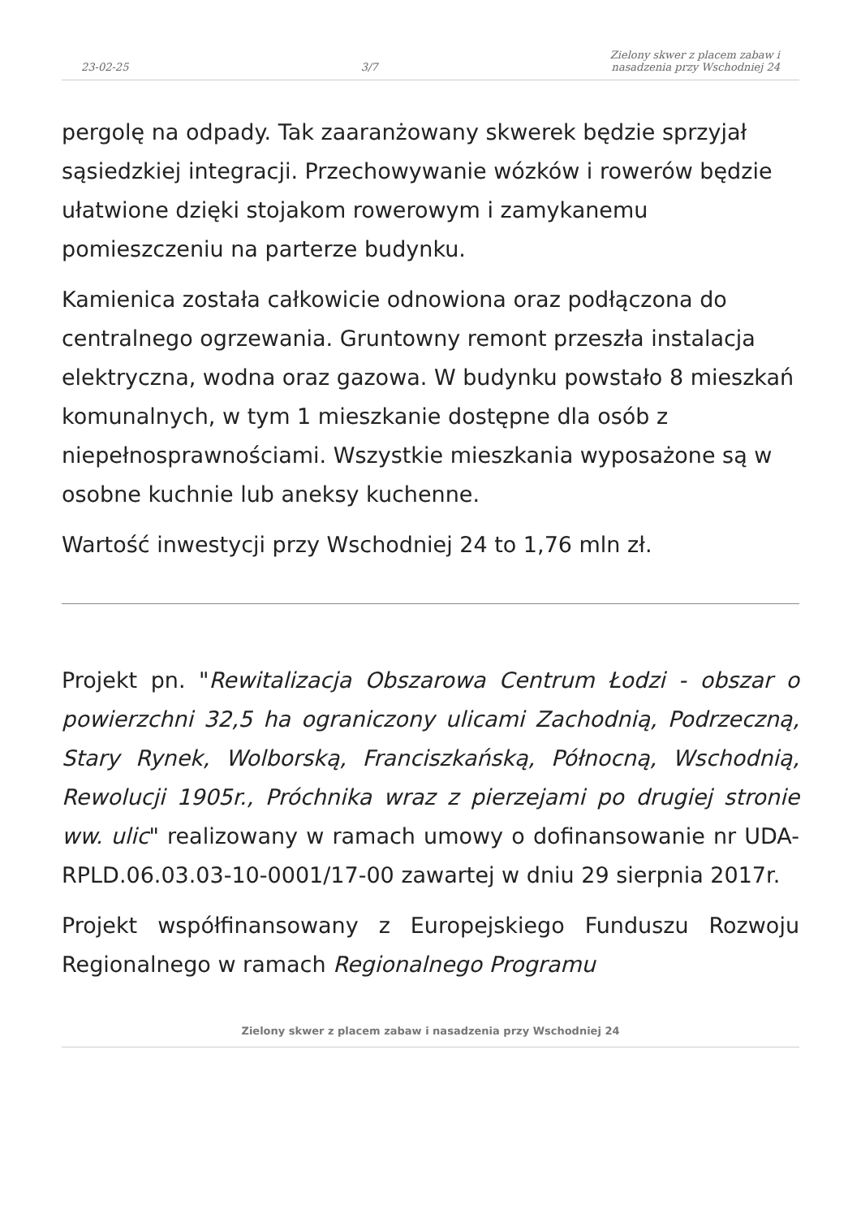23-02-25 3/7 Zielony skwer z placem zabaw i
nasadzenia przy Wschodniej 24
pergolę na odpady. Tak zaaranżowany skwerek będzie sprzyjał sąsiedzkiej integracji. Przechowywanie wózków i rowerów będzie ułatwione dzięki stojakom rowerowym i zamykanemu pomieszczeniu na parterze budynku.
Kamienica została całkowicie odnowiona oraz podłączona do centralnego ogrzewania. Gruntowny remont przeszła instalacja elektryczna, wodna oraz gazowa. W budynku powstało 8 mieszkań komunalnych, w tym 1 mieszkanie dostępne dla osób z niepełnosprawnościami. Wszystkie mieszkania wyposażone są w osobne kuchnie lub aneksy kuchenne.
Wartość inwestycji przy Wschodniej 24 to 1,76 mln zł.
Projekt pn. "Rewitalizacja Obszarowa Centrum Łodzi - obszar o powierzchni 32,5 ha ograniczony ulicami Zachodnią, Podrzeczną, Stary Rynek, Wolborską, Franciszkańską, Północną, Wschodnią, Rewolucji 1905r., Próchnika wraz z pierzejami po drugiej stronie ww. ulic" realizowany w ramach umowy o dofinansowanie nr UDA-RPLD.06.03.03-10-0001/17-00 zawartej w dniu 29 sierpnia 2017r.
Projekt współfinansowany z Europejskiego Funduszu Rozwoju Regionalnego w ramach Regionalnego Programu
Zielony skwer z placem zabaw i nasadzenia przy Wschodniej 24